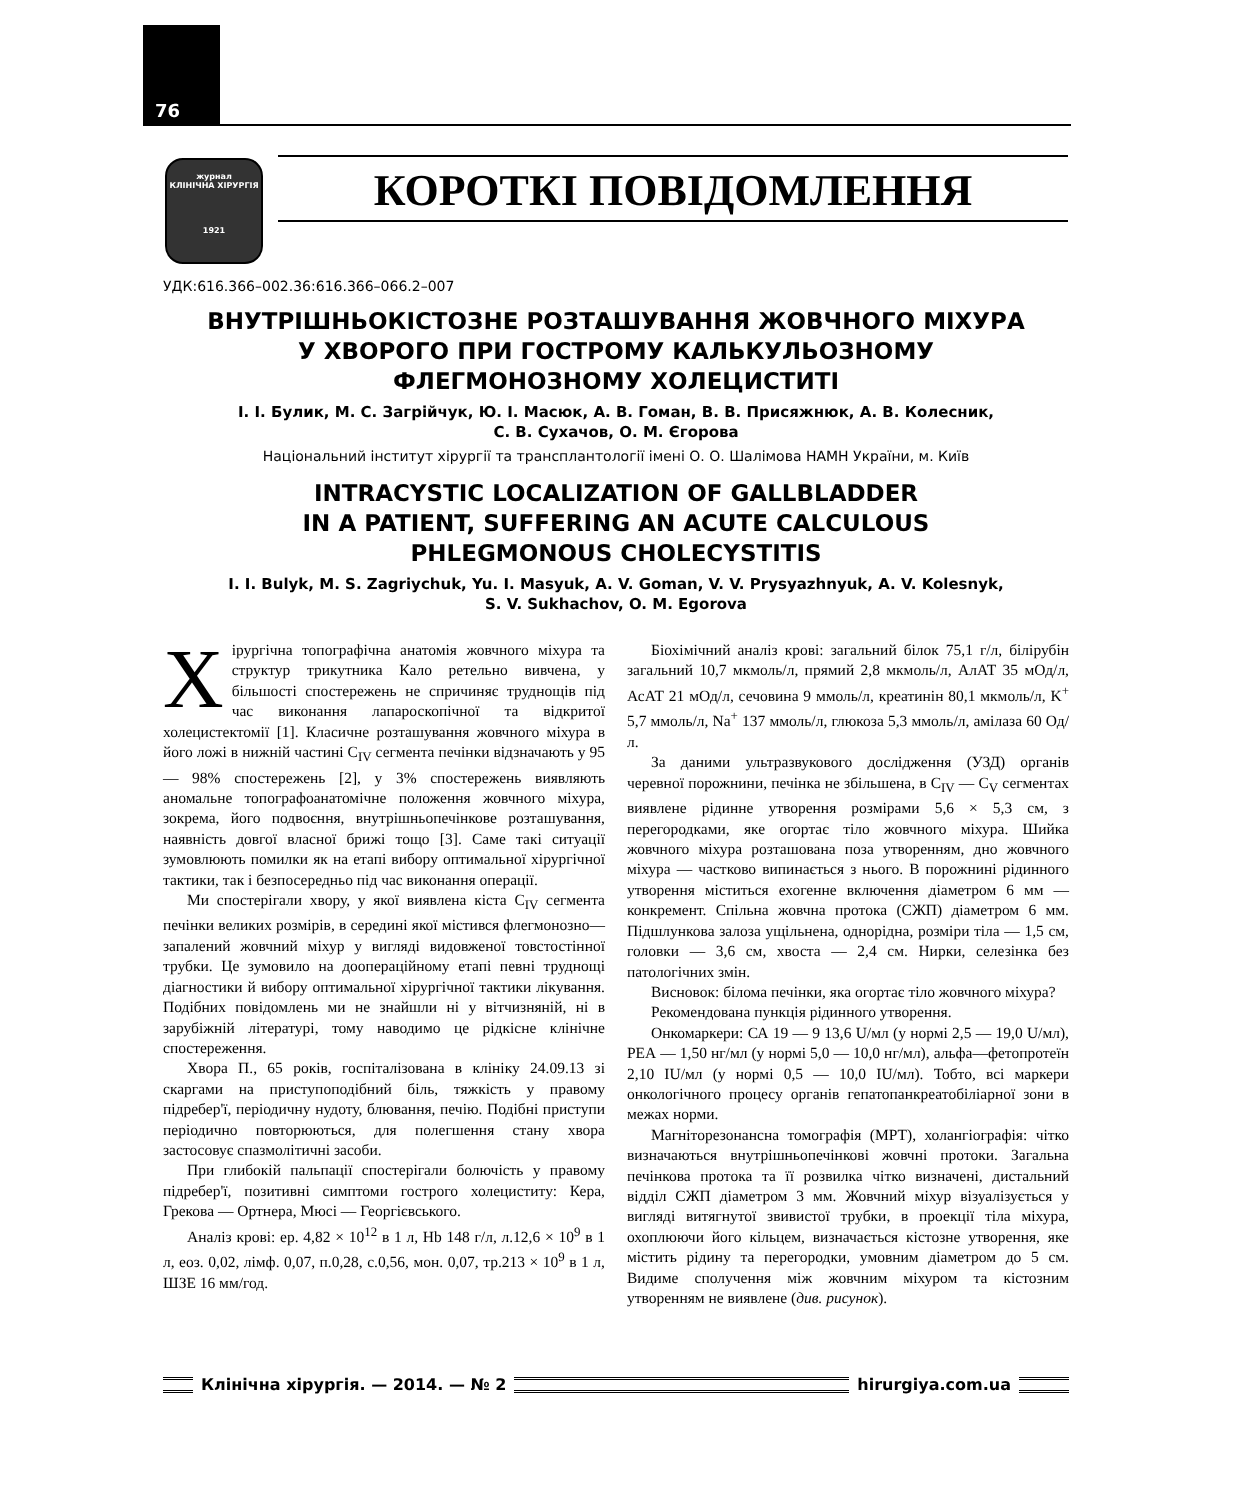76
журнал
КЛІНІЧНА ХІРУРГІЯ
1921
КОРОТКІ ПОВІДОМЛЕННЯ
УДК:616.366–002.36:616.366–066.2–007
ВНУТРІШНЬОКІСТОЗНЕ РОЗТАШУВАННЯ ЖОВЧНОГО МІХУРА
У ХВОРОГО ПРИ ГОСТРОМУ КАЛЬКУЛЬОЗНОМУ
ФЛЕГМОНОЗНОМУ ХОЛЕЦИСТИТІ
І. І. Булик, М. С. Загрійчук, Ю. І. Масюк, А. В. Гоман, В. В. Присяжнюк, А. В. Колесник,
С. В. Сухачов, О. М. Єгорова
Національний інститут хірургії та трансплантології імені О. О. Шалімова НАМН України, м. Київ
INTRACYSTIC LOCALIZATION OF GALLBLADDER
IN A PATIENT, SUFFERING AN ACUTE CALCULOUS
PHLEGMONOUS CHOLECYSTITIS
I. I. Bulyk, M. S. Zagriychuk, Yu. I. Masyuk, A. V. Goman, V. V. Prysyazhnyuk, A. V. Kolesnyk,
S. V. Sukhachov, O. M. Egorova
Хірургічна топографічна анатомія жовчного міхура та структур трикутника Кало ретельно вивчена, у більшості спостережень не спричиняє труднощів під час виконання лапароскопічної та відкритої холецистектомії [1]. Класичне розташування жовчного міхура в його ложі в нижній частині C<sub>IV</sub> сегмента печінки відзначають у 95 — 98% спостережень [2], у 3% спостережень виявляють аномальне топографоанатомічне положення жовчного міхура, зокрема, його подвоєння, внутрішньопечінкове розташування, наявність довгої власної брижі тощо [3]. Саме такі ситуації зумовлюють помилки як на етапі вибору оптимальної хірургічної тактики, так і безпосередньо під час виконання операції.
Ми спостерігали хвору, у якої виявлена кіста C<sub>IV</sub> сегмента печінки великих розмірів, в середині якої містився флегмонозно—запалений жовчний міхур у вигляді видовженої товстостінної трубки. Це зумовило на доопераційному етапі певні труднощі діагностики й вибору оптимальної хірургічної тактики лікування. Подібних повідомлень ми не знайшли ні у вітчизняній, ні в зарубіжній літературі, тому наводимо це рідкісне клінічне спостереження.
Хвора П., 65 років, госпіталізована в клініку 24.09.13 зі скаргами на приступоподібний біль, тяжкість у правому підребер'ї, періодичну нудоту, блювання, печію. Подібні приступи періодично повторюються, для полегшення стану хвора застосовує спазмолітичні засоби.
При глибокій пальпації спостерігали болючість у правому підребер'ї, позитивні симптоми гострого холециститу: Кера, Грекова — Ортнера, Мюсі — Георгієвського.
Аналіз крові: ер. 4,82 × 10<sup>12</sup> в 1 л, Hb 148 г/л, л.12,6 × 10<sup>9</sup> в 1 л, еоз. 0,02, лімф. 0,07, п.0,28, с.0,56, мон. 0,07, тр.213 × 10<sup>9</sup> в 1 л, ШЗЕ 16 мм/год.
Біохімічний аналіз крові: загальний білок 75,1 г/л, білірубін загальний 10,7 мкмоль/л, прямий 2,8 мкмоль/л, АлАТ 35 мОд/л, АсАТ 21 мОд/л, сечовина 9 ммоль/л, креатинін 80,1 мкмоль/л, K<sup>+</sup> 5,7 ммоль/л, Na<sup>+</sup> 137 ммоль/л, глюкоза 5,3 ммоль/л, амілаза 60 Од/л.
За даними ультразвукового дослідження (УЗД) органів черевної порожнини, печінка не збільшена, в C<sub>IV</sub> — C<sub>V</sub> сегментах виявлене рідинне утворення розмірами 5,6 × 5,3 см, з перегородками, яке огортає тіло жовчного міхура. Шийка жовчного міхура розташована поза утворенням, дно жовчного міхура — частково випинається з нього. В порожнині рідинного утворення міститься ехогенне включення діаметром 6 мм — конкремент. Спільна жовчна протока (СЖП) діаметром 6 мм. Підшлункова залоза ущільнена, однорідна, розміри тіла — 1,5 см, головки — 3,6 см, хвоста — 2,4 см. Нирки, селезінка без патологічних змін.
Висновок: білома печінки, яка огортає тіло жовчного міхура?
Рекомендована пункція рідинного утворення.
Онкомаркери: СА 19 — 9 13,6 U/мл (у нормі 2,5 — 19,0 U/мл), РЕА — 1,50 нг/мл (у нормі 5,0 — 10,0 нг/мл), альфа—фетопротеїн 2,10 IU/мл (у нормі 0,5 — 10,0 IU/мл). Тобто, всі маркери онкологічного процесу органів гепатопанкреатобіліарної зони в межах норми.
Магніторезонансна томографія (МРТ), холангіографія: чітко визначаються внутрішньопечінкові жовчні протоки. Загальна печінкова протока та її розвилка чітко визначені, дистальний відділ СЖП діаметром 3 мм. Жовчний міхур візуалізується у вигляді витягнутої звивистої трубки, в проекції тіла міхура, охоплюючи його кільцем, визначається кістозне утворення, яке містить рідину та перегородки, умовним діаметром до 5 см. Видиме сполучення між жовчним міхуром та кістозним утворенням не виявлене (див. рисунок).
Клінічна хірургія. — 2014. — № 2
hirurgiya.com.ua